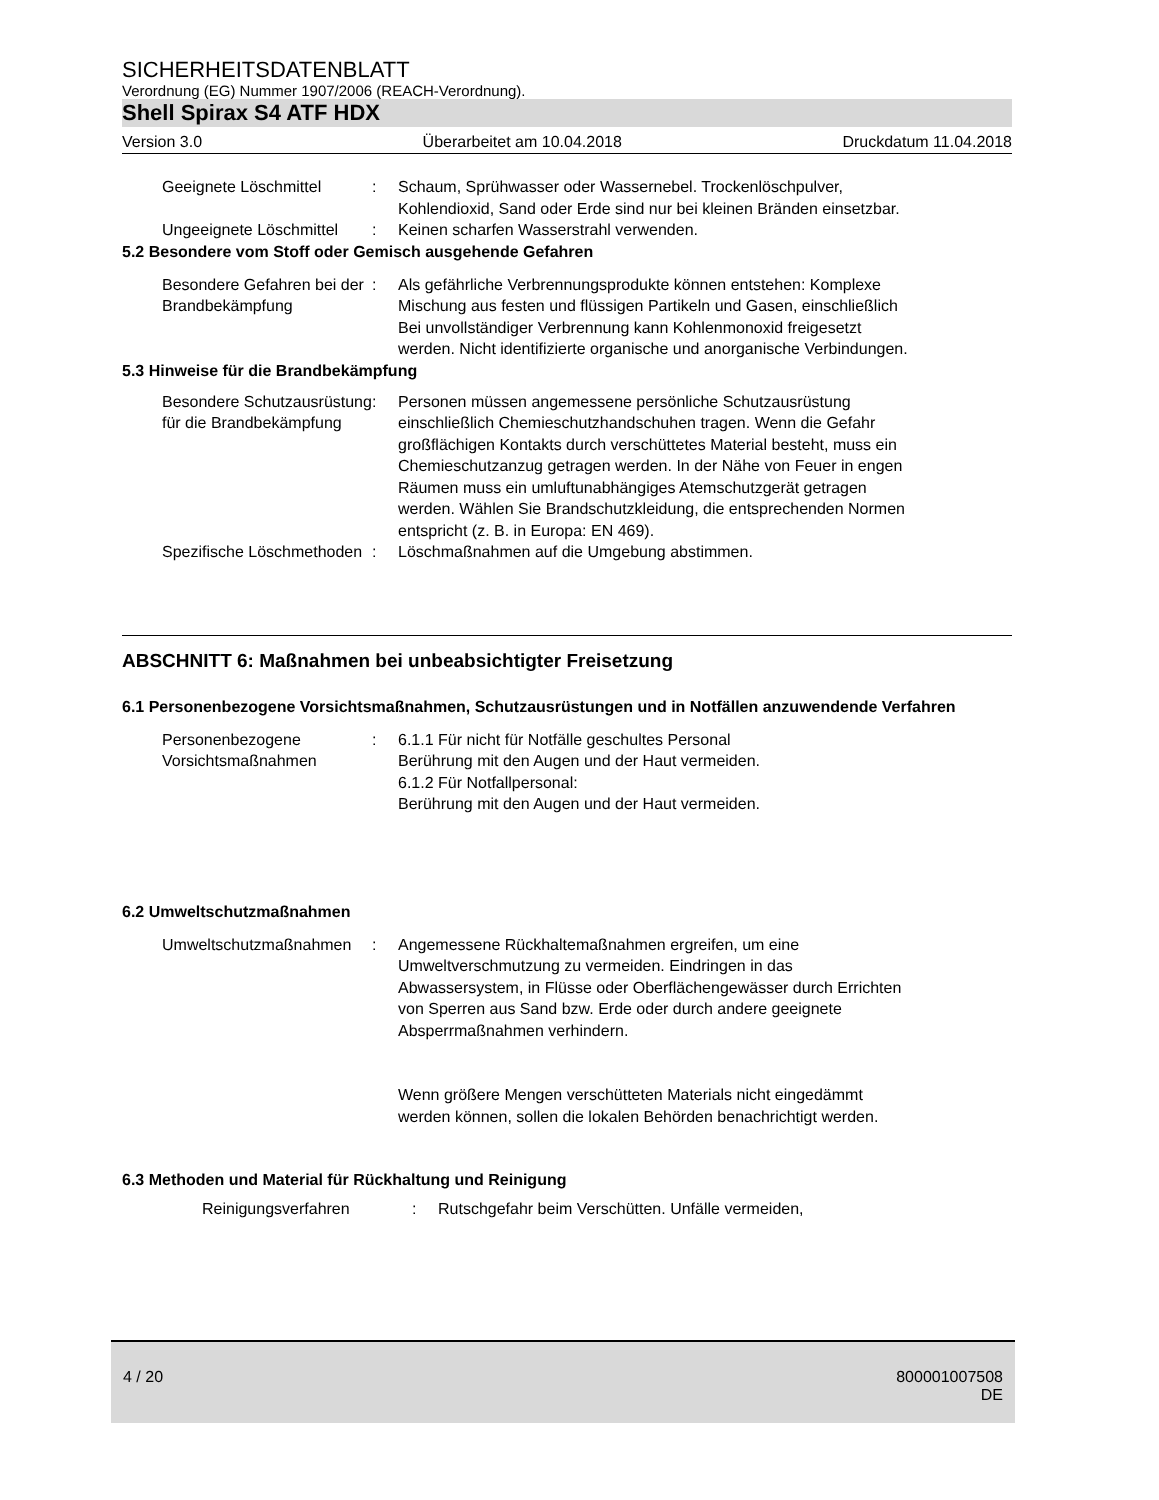SICHERHEITSDATENBLATT
Verordnung (EG) Nummer 1907/2006 (REACH-Verordnung).
Shell Spirax S4 ATF HDX
Version 3.0 Überarbeitet am 10.04.2018 Druckdatum 11.04.2018
Geeignete Löschmittel : Schaum, Sprühwasser oder Wassernebel. Trockenlöschpulver, Kohlendioxid, Sand oder Erde sind nur bei kleinen Bränden einsetzbar.
Ungeeignete Löschmittel : Keinen scharfen Wasserstrahl verwenden.
5.2 Besondere vom Stoff oder Gemisch ausgehende Gefahren
Besondere Gefahren bei der Brandbekämpfung
: Als gefährliche Verbrennungsprodukte können entstehen: Komplexe Mischung aus festen und flüssigen Partikeln und Gasen, einschließlich Bei unvollständiger Verbrennung kann Kohlenmonoxid freigesetzt werden. Nicht identifizierte organische und anorganische Verbindungen.
5.3 Hinweise für die Brandbekämpfung
Besondere Schutzausrüstung für die Brandbekämpfung
: Personen müssen angemessene persönliche Schutzausrüstung einschließlich Chemieschutzhandschuhen tragen. Wenn die Gefahr großflächigen Kontakts durch verschüttetes Material besteht, muss ein Chemieschutzanzug getragen werden. In der Nähe von Feuer in engen Räumen muss ein umluftunabhängiges Atemschutzgerät getragen werden. Wählen Sie Brandschutzkleidung, die entsprechenden Normen entspricht (z. B. in Europa: EN 469).
Spezifische Löschmethoden : Löschmaßnahmen auf die Umgebung abstimmen.
ABSCHNITT 6: Maßnahmen bei unbeabsichtigter Freisetzung
6.1 Personenbezogene Vorsichtsmaßnahmen, Schutzausrüstungen und in Notfällen anzuwendende Verfahren
Personenbezogene Vorsichtsmaßnahmen
: 6.1.1 Für nicht für Notfälle geschultes Personal
Berührung mit den Augen und der Haut vermeiden.
6.1.2 Für Notfallpersonal:
Berührung mit den Augen und der Haut vermeiden.
6.2 Umweltschutzmaßnahmen
Umweltschutzmaßnahmen : Angemessene Rückhaltemaßnahmen ergreifen, um eine Umweltverschmutzung zu vermeiden. Eindringen in das Abwassersystem, in Flüsse oder Oberflächengewässer durch Errichten von Sperren aus Sand bzw. Erde oder durch andere geeignete Absperrmaßnahmen verhindern.
Wenn größere Mengen verschütteten Materials nicht eingedämmt werden können, sollen die lokalen Behörden benachrichtigt werden.
6.3 Methoden und Material für Rückhaltung und Reinigung
Reinigungsverfahren : Rutschgefahr beim Verschütten. Unfälle vermeiden,
4 / 20 800001007508
DE